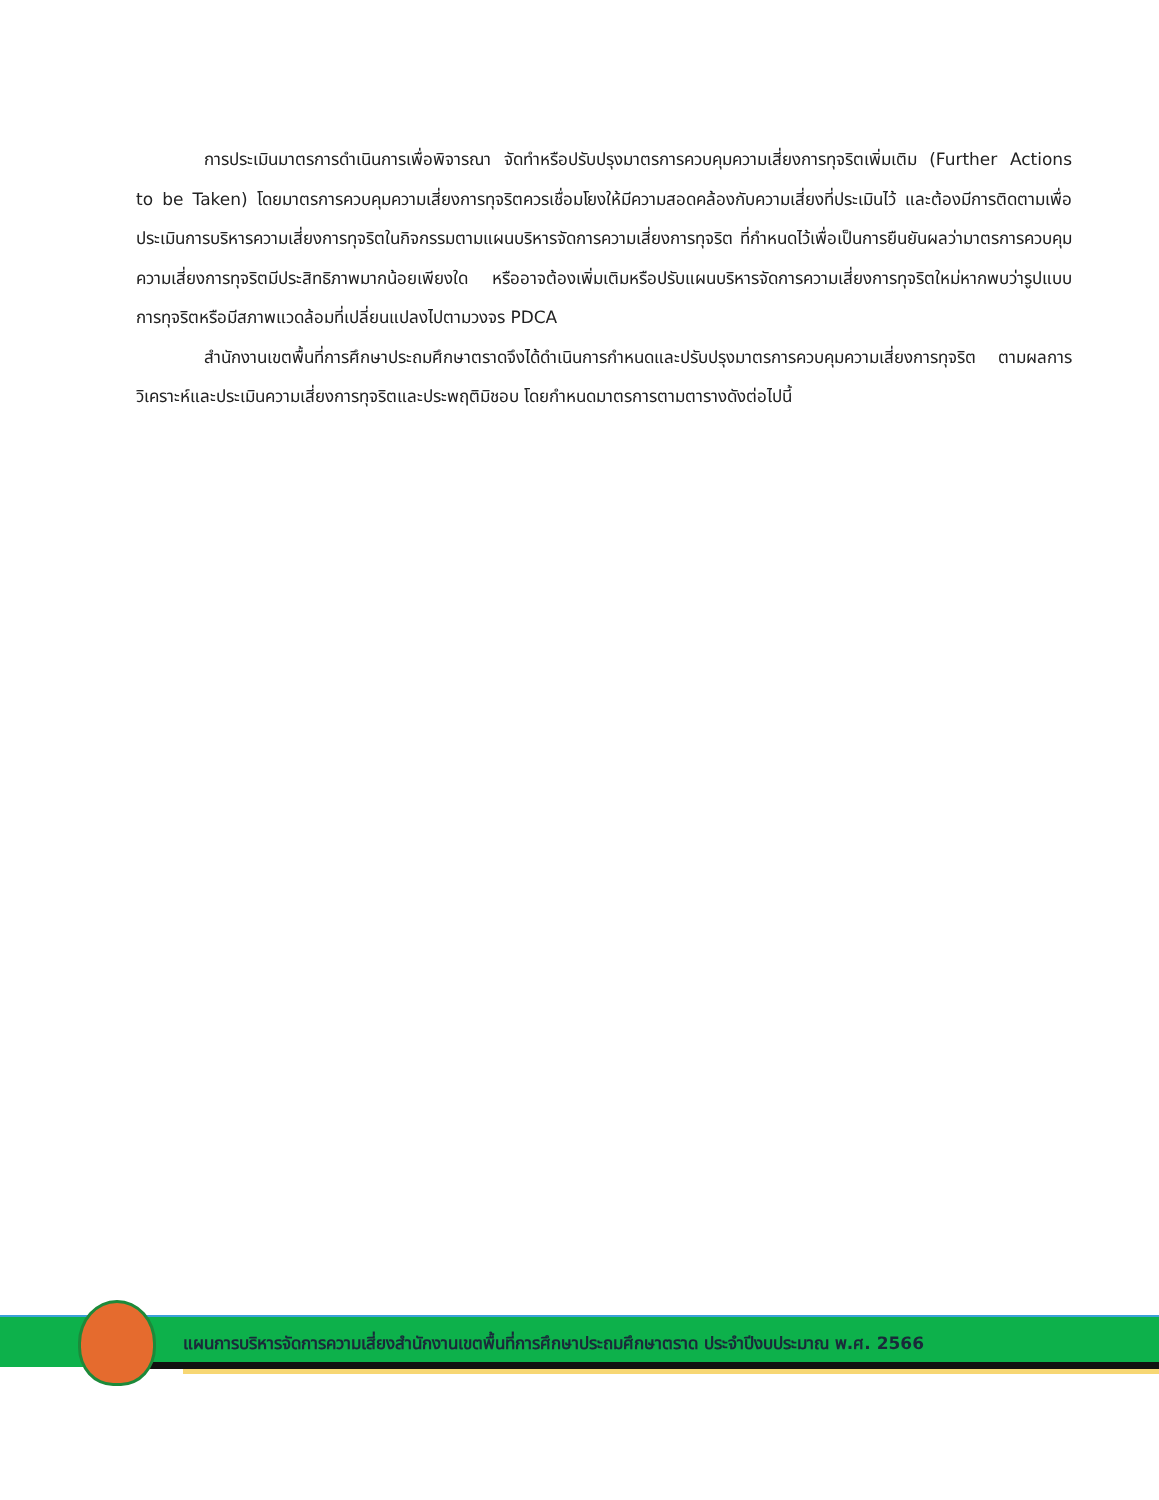การประเมินมาตรการดำเนินการเพื่อพิจารณา จัดทำหรือปรับปรุงมาตรการควบคุมความเสี่ยงการทุจริตเพิ่มเติม (Further Actions to be Taken) โดยมาตรการควบคุมความเสี่ยงการทุจริตควรเชื่อมโยงให้มีความสอดคล้องกับความเสี่ยงที่ประเมินไว้ และต้องมีการติดตามเพื่อประเมินการบริหารความเสี่ยงการทุจริตในกิจกรรมตามแผนบริหารจัดการความเสี่ยงการทุจริต ที่กำหนดไว้เพื่อเป็นการยืนยันผลว่ามาตรการควบคุม ความเสี่ยงการทุจริตมีประสิทธิภาพมากน้อยเพียงใด หรืออาจต้องเพิ่มเติมหรือปรับแผนบริหารจัดการความเสี่ยงการทุจริตใหม่หากพบว่ารูปแบบการทุจริตหรือมีสภาพแวดล้อมที่เปลี่ยนแปลงไปตามวงจร PDCA
สำนักงานเขตพื้นที่การศึกษาประถมศึกษาตราดจึงได้ดำเนินการกำหนดและปรับปรุงมาตรการควบคุมความเสี่ยงการทุจริต ตามผลการวิเคราะห์และประเมินความเสี่ยงการทุจริตและประพฤติมิชอบ โดยกำหนดมาตรการตามตารางดังต่อไปนี้
แผนการบริหารจัดการความเสี่ยงสำนักงานเขตพื้นที่การศึกษาประถมศึกษาตราด ประจำปีงบประมาณ พ.ศ. 2566